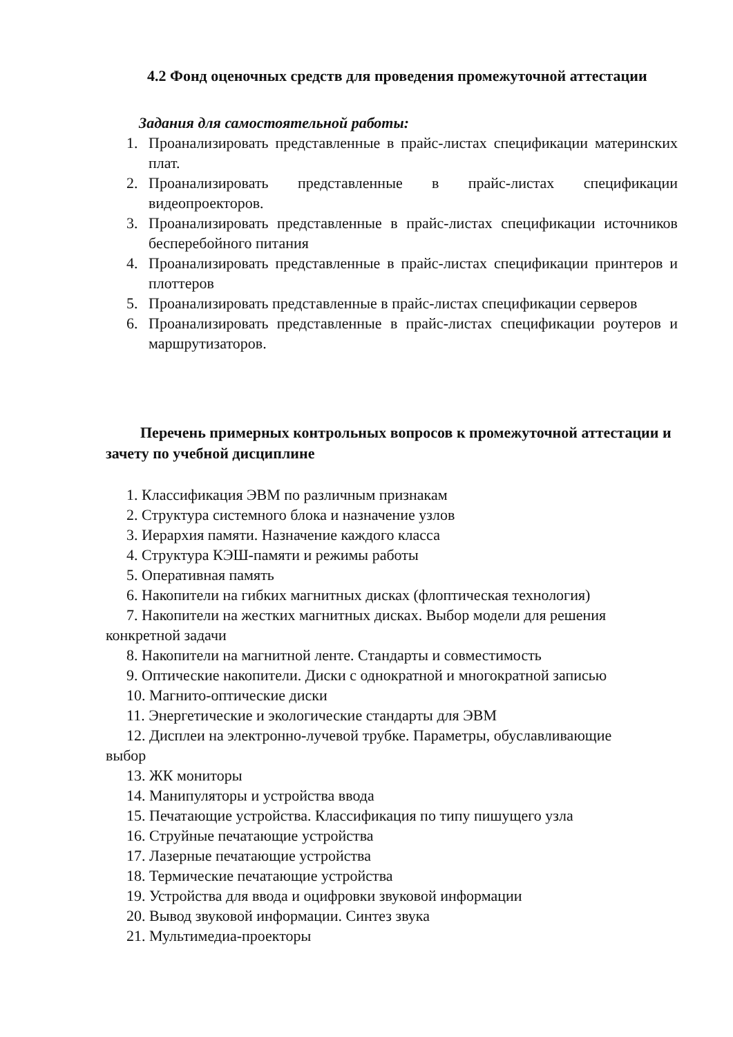4.2 Фонд оценочных средств для проведения промежуточной аттестации
Задания для самостоятельной работы:
1. Проанализировать представленные в прайс-листах спецификации материнских плат.
2. Проанализировать представленные в прайс-листах спецификации видеопроекторов.
3. Проанализировать представленные в прайс-листах спецификации источников бесперебойного питания
4. Проанализировать представленные в прайс-листах спецификации принтеров и плоттеров
5. Проанализировать представленные в прайс-листах спецификации серверов
6. Проанализировать представленные в прайс-листах спецификации роутеров и маршрутизаторов.
Перечень примерных контрольных вопросов к промежуточной аттестации и зачету по учебной дисциплине
1. Классификация ЭВМ по различным признакам
2. Структура системного блока и назначение узлов
3. Иерархия памяти. Назначение каждого класса
4. Структура КЭШ-памяти и режимы работы
5. Оперативная память
6. Накопители на гибких магнитных дисках (флоптическая технология)
7. Накопители на жестких магнитных дисках. Выбор модели для решения
конкретной задачи
8. Накопители на магнитной ленте. Стандарты и совместимость
9. Оптические накопители. Диски с однократной и многократной записью
10. Магнито-оптические диски
11. Энергетические и экологические стандарты для ЭВМ
12. Дисплеи на электронно-лучевой трубке. Параметры, обуславливающие
выбор
13. ЖК мониторы
14. Манипуляторы и устройства ввода
15. Печатающие устройства. Классификация по типу пишущего узла
16. Струйные печатающие устройства
17. Лазерные печатающие устройства
18. Термические печатающие устройства
19. Устройства для ввода и оцифровки звуковой информации
20. Вывод звуковой информации. Синтез звука
21. Мультимедиа-проекторы